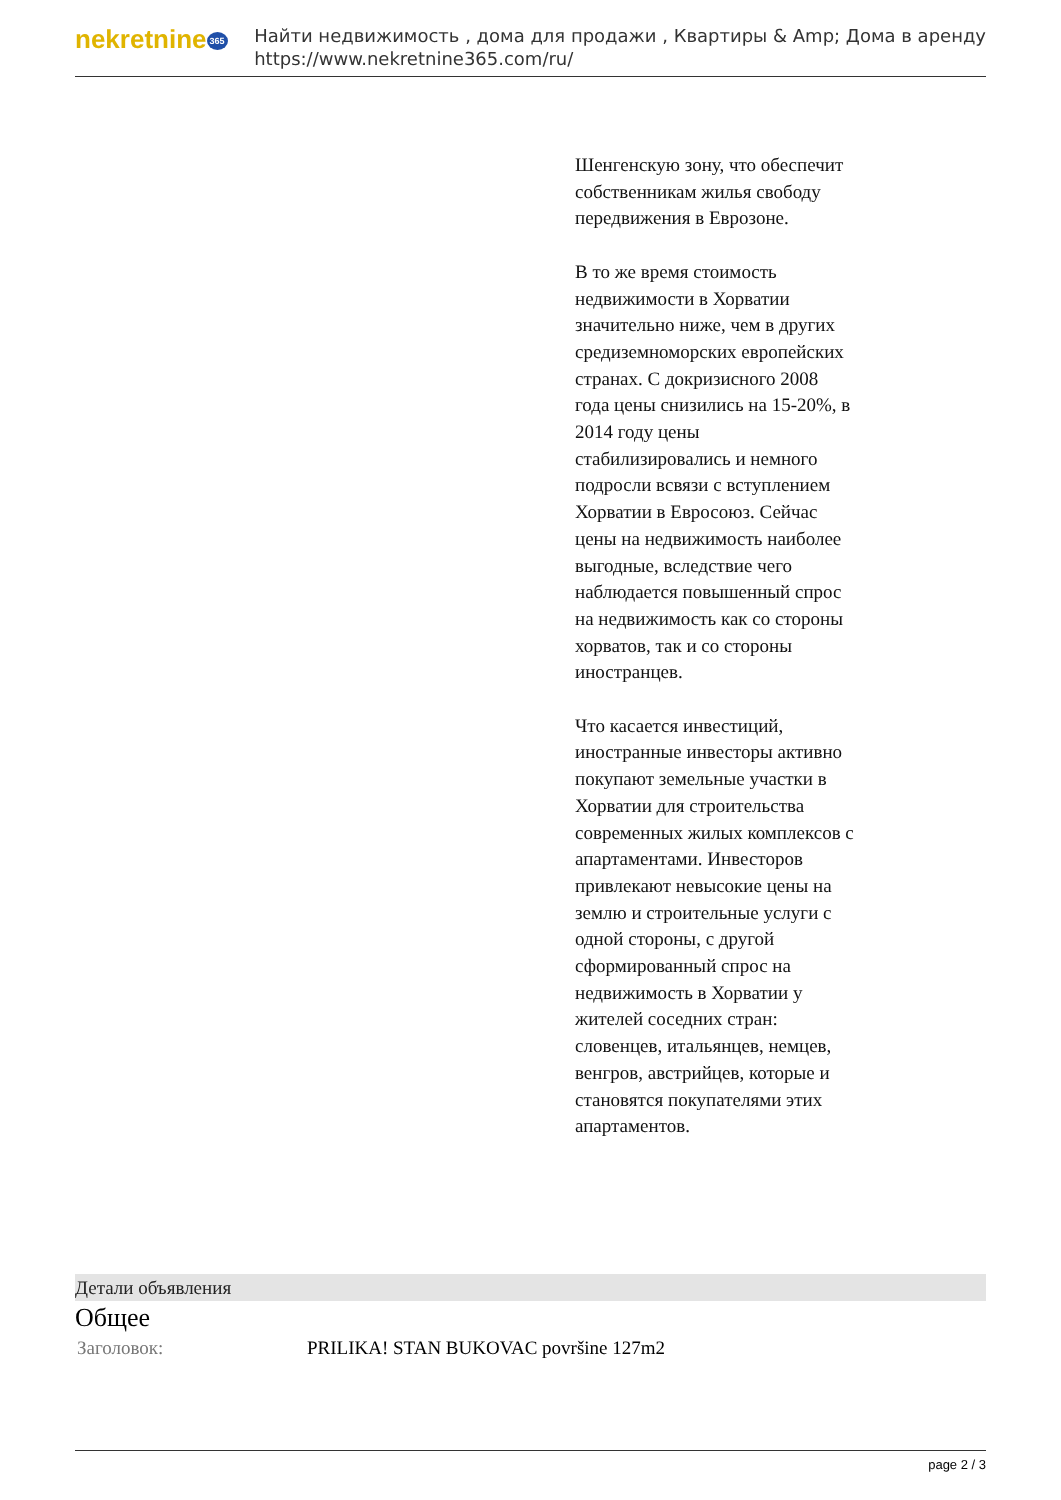nekretnine 365
Найти недвижимость , дома для продажи , Квартиры & Amp; Дома в аренду
https://www.nekretnine365.com/ru/
Шенгенскую зону, что обеспечит собственникам жилья свободу передвижения в Еврозоне.
В то же время стоимость недвижимости в Хорватии значительно ниже, чем в других средиземноморских европейских странах. С докризисного 2008 года цены снизились на 15-20%, в 2014 году цены стабилизировались и немного подросли всвязи с вступлением Хорватии в Евросоюз. Сейчас цены на недвижимость наиболее выгодные, вследствие чего наблюдается повышенный спрос на недвижимость как со стороны хорватов, так и со стороны иностранцев.
Что касается инвестиций, иностранные инвесторы активно покупают земельные участки в Хорватии для строительства современных жилых комплексов с апартаментами. Инвесторов привлекают невысокие цены на землю и строительные услуги с одной стороны, с другой сформированный спрос на недвижимость в Хорватии у жителей соседних стран: словенцев, итальянцев, немцев, венгров, австрийцев, которые и становятся покупателями этих апартаментов.
Детали объявления
Общее
| Заголовок: | PRILIKA! STAN BUKOVAC površine 127m2 |
page 2 / 3